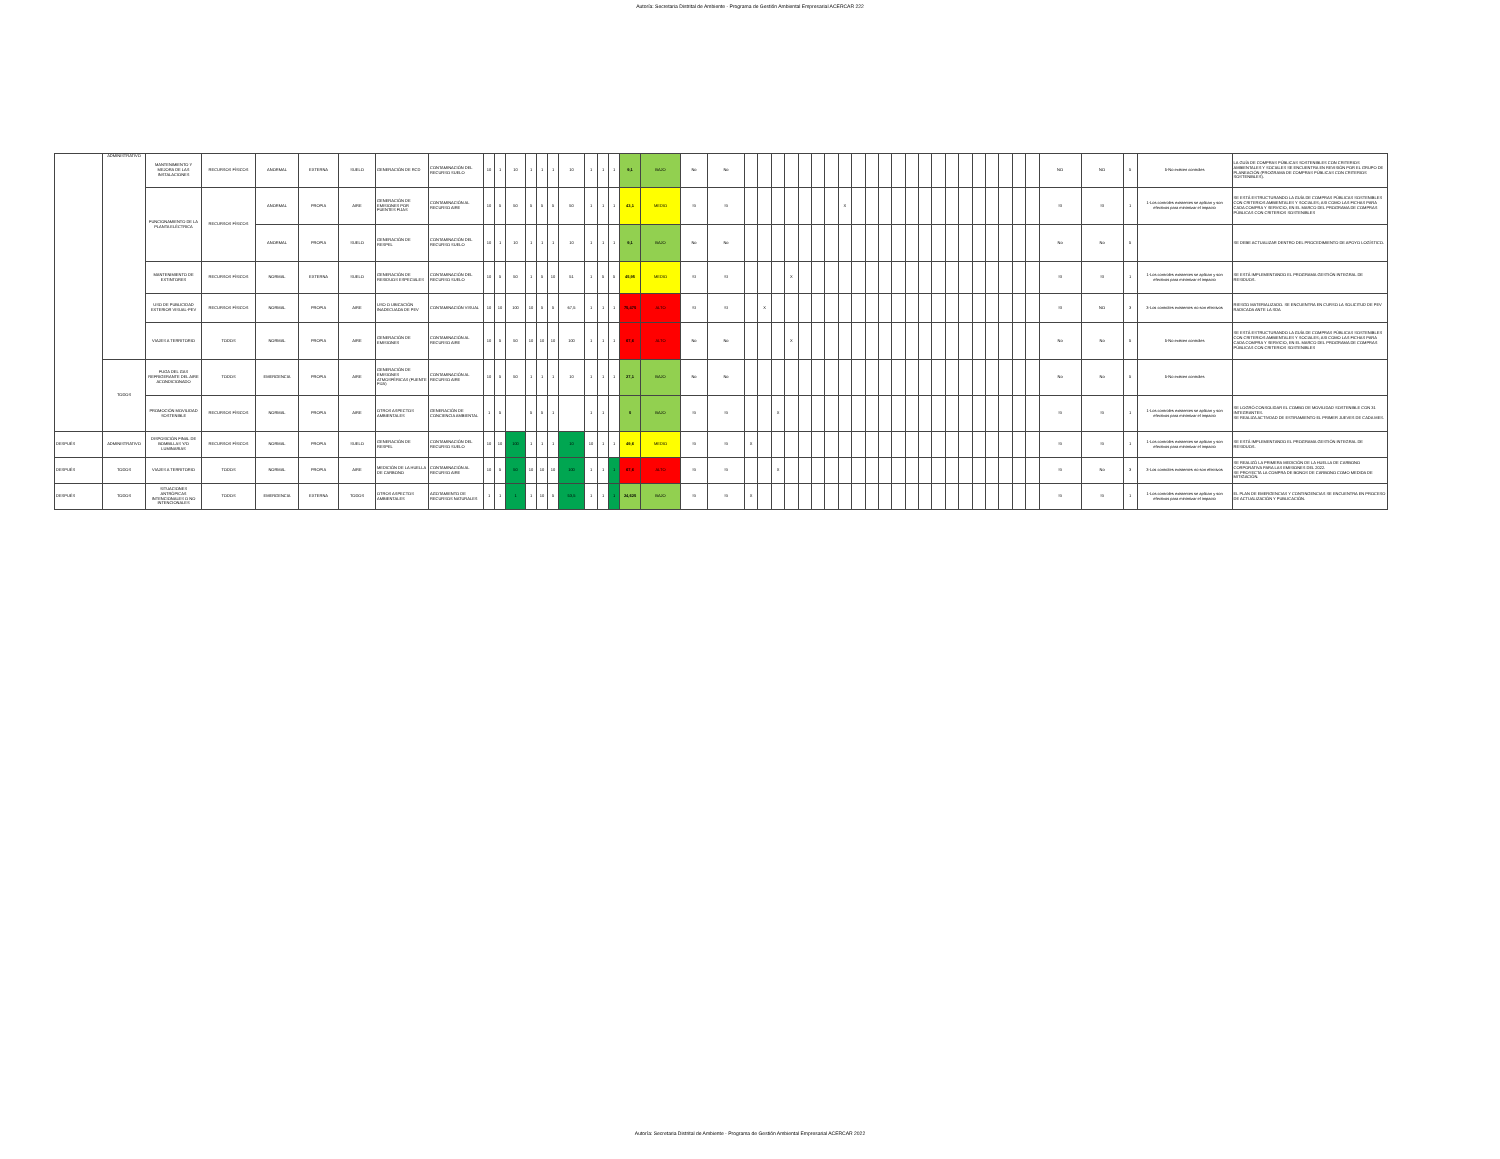Autoría: Secretaria Distrital de Ambiente - Programa de Gestión Ambiental Empresarial ACERCAR 222
| | ADMINISTRATIVO | MANTENIMIENTO Y MEJORA DE LAS INSTALACIONES | RECURSOS FÍSICOS | ANORMAL | EXTERNA | SUELO | GENERACIÓN DE RCD | CONTAMINACIÓN DEL RECURSO SUELO | 10 | 1 | 10 | 1 | 1 | 1 | 10 | 1 | 1 | 1 | 9,1 | BAJO | No | No | | | | | | | | | | | | | | | | | | | | | | | NO | NO | 5 | 5-No existen controles | LA GUÍA DE COMPRAS PÚBLICAS SOSTENIBLES CON CRITERIOS AMBIENTALES Y SOCIALES SE ENCUENTRA EN REVISIÓN POR EL GRUPO DE PLANEACIÓN (PROGRAMA DE COMPRAS PÚBLICAS CON CRITERIOS SOSTENIBLES). |
| | | FUNCIONAMIENTO DE LA PLANTA ELÉCTRICA | RECURSOS FÍSICOS | ANORMAL | PROPIA | AIRE | GENERACIÓN DE EMISIONES POR FUENTES FIJAS | CONTAMINACIÓN AL RECURSO AIRE | 10 | 5 | 50 | 5 | 5 | 5 | 50 | 1 | 1 | 1 | 43,1 | MEDIO | Si | Si | | | | | | | | X | | | | | | | | | | | | | | | SI | SI | 1 | 1-Los controles existentes se aplican y son efectivos para minimizar el impacto | SE ESTÁ ESTRUCTURANDO LA GUÍA DE COMPRAS PÚBLICAS SOSTENIBLES CON CRITERIOS AMBIENTALES Y SOCIALES; ASI COMO LAS FICHAS PARA CADA COMPRA Y SERVICIO, EN EL MARCO DEL PROGRAMA DE COMPRAS PÚBLICAS CON CRITERIOS SOSTENIBLES |
| | | | | ANORMAL | PROPIA | SUELO | GENERACIÓN DE RESPEL | CONTAMINACIÓN DEL RECURSO SUELO | 10 | 1 | 10 | 1 | 1 | 1 | 10 | 1 | 1 | 1 | 9,1 | BAJO | No | No | | | | | | | | | | | | | | | | | | | | | | | No | No | 5 | | SE DEBE ACTUALIZAR DENTRO DEL PROCEDIMIENTO DE APOYO LOGÍSTICO. |
| | | MANTENIMIENTO DE EXTINTORES | RECURSOS FÍSICOS | NORMAL | EXTERNA | SUELO | GENERACIÓN DE RESIDUOS ESPECIALES | CONTAMINACIÓN DEL RECURSO SUELO | 10 | 5 | 50 | 1 | 5 | 10 | 51 | 1 | 5 | 5 | 45,95 | MEDIO | SI | SI | | | | X | | | | | | | | | | | | | | | | | | | SI | SI | 1 | 1-Los controles existentes se aplican y son efectivos para minimizar el impacto | SE ESTÁ IMPLEMENTANDO EL PROGRAMA GESTIÓN INTEGRAL DE RESIDUOS. |
| | | USO DE PUBLICIDAD EXTERIOR VISUAL-PEV | RECURSOS FÍSICOS | NORMAL | PROPIA | AIRE | USO O UBICACIÓN INADECUADA DE PEV | CONTAMINACIÓN VISUAL | 10 | 10 | 100 | 10 | 5 | 5 | 67,5 | 1 | 1 | 1 | 75,475 | ALTO | SI | SI | | X | | | | | | | | | | | | | | | | | | | | | SI | NO | 3 | 3-Los controles existentes no son efectivos | RIESGO MATERIALIZADO. SE ENCUENTRA EN CURSO LA SOLICITUD DE PEV RADICADA ANTE LA SDA |
| | | VIAJES A TERRITORIO | TODOS | NORMAL | PROPIA | AIRE | GENERACIÓN DE EMISIONES | CONTAMINACIÓN AL RECURSO AIRE | 10 | 5 | 50 | 10 | 10 | 10 | 100 | 1 | 1 | 1 | 67,6 | ALTO | No | No | | | | X | | | | | | | | | | | | | | | | | | | No | No | 5 | 5-No existen controles | SE ESTÁ ESTRUCTURANDO LA GUÍA DE COMPRAS PÚBLICAS SOSTENIBLES CON CRITERIOS AMBIENTALES Y SOCIALES; ASI COMO LAS FICHAS PARA CADA COMPRA Y SERVICIO, EN EL MARCO DEL PROGRAMA DE COMPRAS PÚBLICAS CON CRITERIOS SOSTENIBLES |
| | TODOS | FUGA DEL GAS REFRIGERANTE DEL AIRE ACONDICIONADO | TODOS | EMERGENCIA | PROPIA | AIRE | GENERACIÓN DE EMISIONES ATMOSFÉRICAS (FUENTE FIJA) | CONTAMINACIÓN AL RECURSO AIRE | 10 | 5 | 50 | 1 | 1 | 1 | 10 | 1 | 1 | 1 | 27,1 | BAJO | No | No | | | | | | | | | | | | | | | | | | | | | | | No | No | 5 | 5-No existen controles | |
| | | PROMOCIÓN MOVILIDAD SOSTENIBLE | RECURSOS FÍSICOS | NORMAL | PROPIA | AIRE | OTROS ASPECTOS AMBIENTALES | GENERACIÓN DE CONCIENCIA AMBIENTAL | 1 | 5 | | 5 | 5 | 1 | | 1 | 1 | | 0 | BAJO | Si | Si | | | X | | | | | | | | | | | | | | | | | | | | Si | Si | 1 | 1-Los controles existentes se aplican y son efectivos para minimizar el impacto | SE LOGRÓ CONSOLIDAR EL COMBO DE MOVILIDAD SOSTENIBLE CON 31 INTEGRANTES. SE REALIZA ACTIVDAD DE ESTIRAMIENTO EL PRIMER JUEVES DE CADA MES. |
| DESPUÉS | ADMINISTRATIVO | DISPOSICIÓN FINAL DE BOMBILLAS Y/O LUMINARIAS | RECURSOS FÍSICOS | NORMAL | PROPIA | SUELO | GENERACIÓN DE RESPEL | CONTAMINACIÓN DEL RECURSO SUELO | 10 | 10 | 100 | 1 | 1 | 1 | 10 | 10 | 1 | 1 | 49,6 | MEDIO | Si | Si | X | | | | | | | | | | | | | | | | | | | | | | Si | Si | 1 | 1-Los controles existentes se aplican y son efectivos para minimizar el impacto | SE ESTÁ IMPLEMENTANDO EL PROGRAMA GESTIÓN INTEGRAL DE RESIDUOS. |
| DESPUÉS | TODOS | VIAJES A TERRITORIO | TODOS | NORMAL | PROPIA | AIRE | MEDICIÓN DE LA HUELLA DE CARBONO | CONTAMINACIÓN AL RECURSO AIRE | 10 | 5 | 50 | 10 | 10 | 10 | 100 | 1 | 1 | 1 | 67,6 | ALTO | Si | Si | | | X | | | | | | | | | | | | | | | | | | | | Si | No | 3 | 3-Los controles existentes no son efectivos | SE REALIZÓ LA PRIMERA MEDICIÓN DE LA HUELLA DE CARBONO CORPORATIVA PARA LAS EMISIONES DEL 2022. SE PROYECTA LA COMPRA DE BONOS DE CARBONO COMO MEDIDA DE MITIGACIÓN. |
| DESPUÉS | TODOS | SITUACIONES ANTRÓPICAS INTENCIONALES O NO INTENCIONALES | TODOS | EMERGENCIA | EXTERNA | TODOS | OTROS ASPECTOS AMBIENTALES | AGOTAMIENTO DE RECURSOS NATURALES | 1 | 1 | 1 | 1 | 10 | 5 | 53,5 | 1 | 1 | 1 | 24,625 | BAJO | Si | Si | X | | | | | | | | | | | | | | | | | | | | | | Si | Si | 1 | 1-Los controles existentes se aplican y son efectivos para minimizar el impacto | EL PLAN DE EMERGENCIAS Y CONTINGENCIAS SE ENCUENTRA EN PROCESO DE ACTUALIZACIÓN Y PUBLICACIÓN. |
Autoría: Secretaria Distrital de Ambiente - Programa de Gestión Ambiental Empresarial ACERCAR 2022